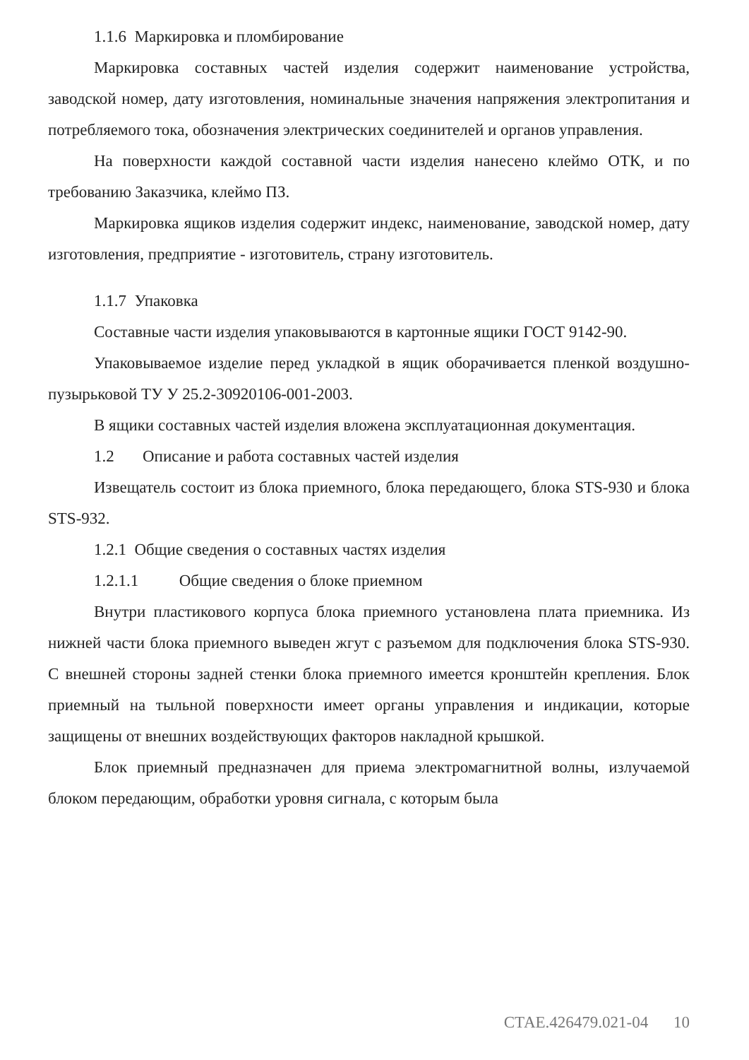1.1.6 Маркировка и пломбирование
Маркировка составных частей изделия содержит наименование устройства, заводской номер, дату изготовления, номинальные значения напряжения электропитания и потребляемого тока, обозначения электрических соединителей и органов управления.
На поверхности каждой составной части изделия нанесено клеймо ОТК, и по требованию Заказчика, клеймо ПЗ.
Маркировка ящиков изделия содержит индекс, наименование, заводской номер, дату изготовления, предприятие - изготовитель, страну изготовитель.
1.1.7 Упаковка
Составные части изделия упаковываются в картонные ящики ГОСТ 9142-90.
Упаковываемое изделие перед укладкой в ящик оборачивается пленкой воздушно-пузырьковой ТУ У 25.2-30920106-001-2003.
В ящики составных частей изделия вложена эксплуатационная документация.
1.2 Описание и работа составных частей изделия
Извещатель состоит из блока приемного, блока передающего, блока STS-930 и блока STS-932.
1.2.1 Общие сведения о составных частях изделия
1.2.1.1 Общие сведения о блоке приемном
Внутри пластикового корпуса блока приемного установлена плата приемника. Из нижней части блока приемного выведен жгут с разъемом для подключения блока STS-930. С внешней стороны задней стенки блока приемного имеется кронштейн крепления. Блок приемный на тыльной поверхности имеет органы управления и индикации, которые защищены от внешних воздействующих факторов накладной крышкой.
Блок приемный предназначен для приема электромагнитной волны, излучаемой блоком передающим, обработки уровня сигнала, с которым была
СТАЕ.426479.021-04 10